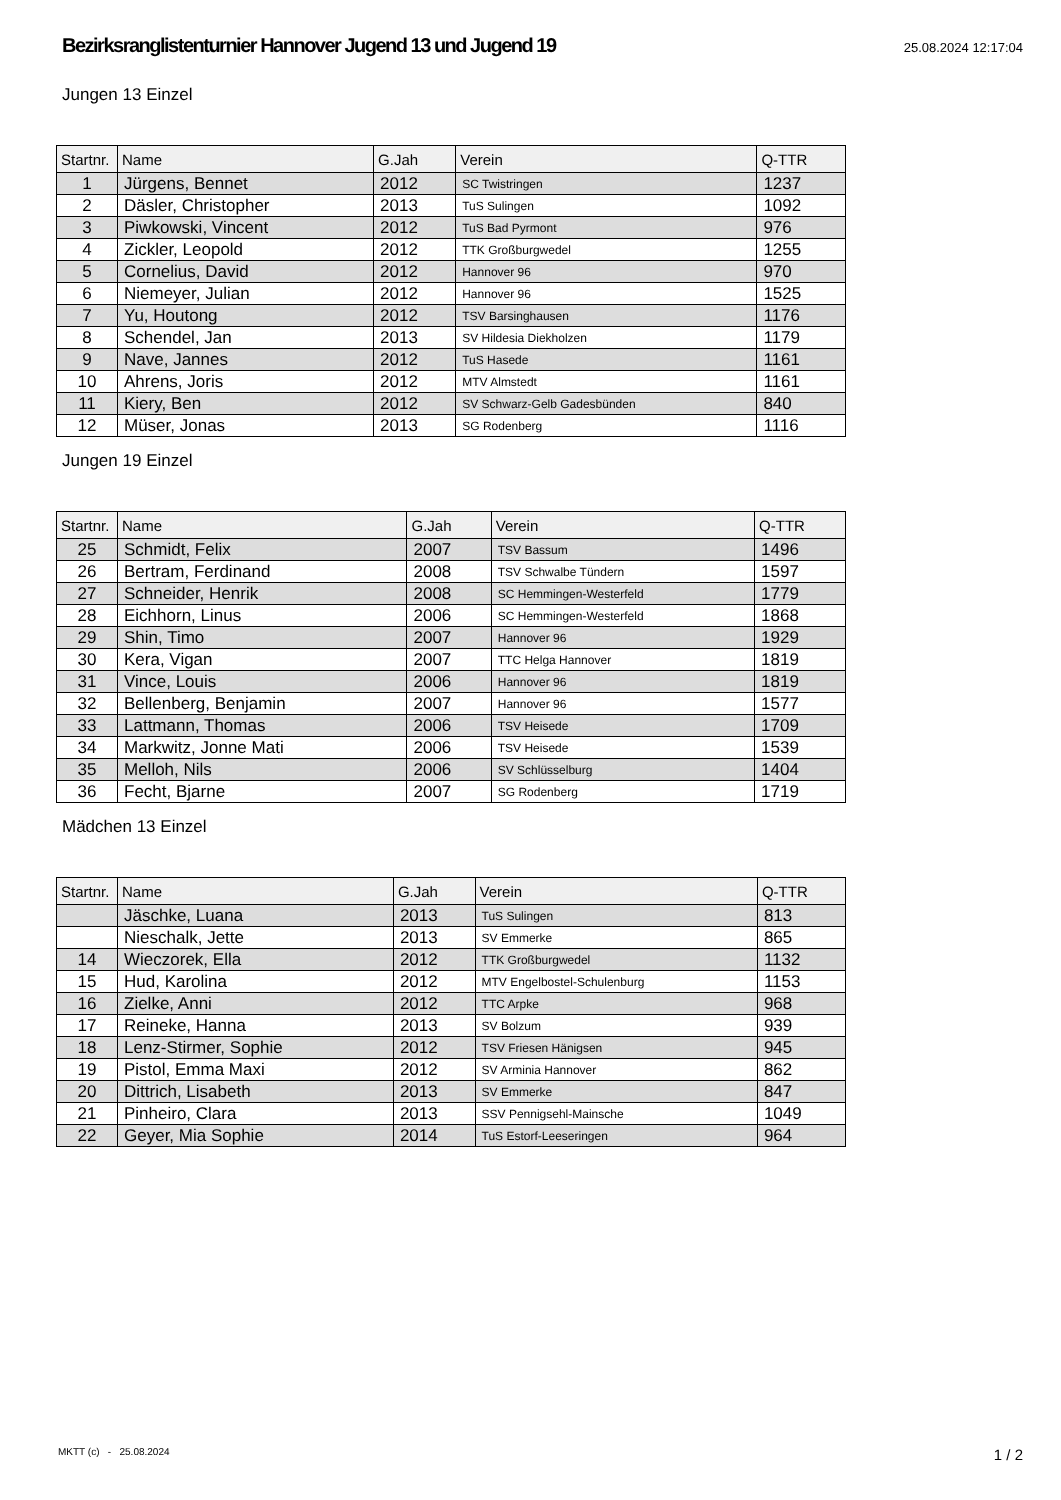Bezirksranglistenturnier Hannover Jugend 13 und Jugend 19
25.08.2024 12:17:04
Jungen 13 Einzel
| Startnr. | Name | G.Jah | Verein | Q-TTR |
| --- | --- | --- | --- | --- |
| 1 | Jürgens, Bennet | 2012 | SC Twistringen | 1237 |
| 2 | Däsler, Christopher | 2013 | TuS Sulingen | 1092 |
| 3 | Piwkowski, Vincent | 2012 | TuS Bad Pyrmont | 976 |
| 4 | Zickler, Leopold | 2012 | TTK Großburgwedel | 1255 |
| 5 | Cornelius, David | 2012 | Hannover 96 | 970 |
| 6 | Niemeyer, Julian | 2012 | Hannover 96 | 1525 |
| 7 | Yu, Houtong | 2012 | TSV Barsinghausen | 1176 |
| 8 | Schendel, Jan | 2013 | SV Hildesia Diekholzen | 1179 |
| 9 | Nave, Jannes | 2012 | TuS Hasede | 1161 |
| 10 | Ahrens, Joris | 2012 | MTV Almstedt | 1161 |
| 11 | Kiery, Ben | 2012 | SV Schwarz-Gelb Gadesbünden | 840 |
| 12 | Müser, Jonas | 2013 | SG Rodenberg | 1116 |
Jungen 19 Einzel
| Startnr. | Name | G.Jah | Verein | Q-TTR |
| --- | --- | --- | --- | --- |
| 25 | Schmidt, Felix | 2007 | TSV Bassum | 1496 |
| 26 | Bertram, Ferdinand | 2008 | TSV Schwalbe Tündern | 1597 |
| 27 | Schneider, Henrik | 2008 | SC Hemmingen-Westerfeld | 1779 |
| 28 | Eichhorn, Linus | 2006 | SC Hemmingen-Westerfeld | 1868 |
| 29 | Shin, Timo | 2007 | Hannover 96 | 1929 |
| 30 | Kera, Vigan | 2007 | TTC Helga Hannover | 1819 |
| 31 | Vince, Louis | 2006 | Hannover 96 | 1819 |
| 32 | Bellenberg, Benjamin | 2007 | Hannover 96 | 1577 |
| 33 | Lattmann, Thomas | 2006 | TSV Heisede | 1709 |
| 34 | Markwitz, Jonne Mati | 2006 | TSV Heisede | 1539 |
| 35 | Melloh, Nils | 2006 | SV Schlüsselburg | 1404 |
| 36 | Fecht, Bjarne | 2007 | SG Rodenberg | 1719 |
Mädchen 13 Einzel
| Startnr. | Name | G.Jah | Verein | Q-TTR |
| --- | --- | --- | --- | --- |
| | Jäschke, Luana | 2013 | TuS Sulingen | 813 |
| | Nieschalk, Jette | 2013 | SV Emmerke | 865 |
| 14 | Wieczorek, Ella | 2012 | TTK Großburgwedel | 1132 |
| 15 | Hud, Karolina | 2012 | MTV Engelbostel-Schulenburg | 1153 |
| 16 | Zielke, Anni | 2012 | TTC Arpke | 968 |
| 17 | Reineke, Hanna | 2013 | SV Bolzum | 939 |
| 18 | Lenz-Stirmer, Sophie | 2012 | TSV Friesen Hänigsen | 945 |
| 19 | Pistol, Emma Maxi | 2012 | SV Arminia Hannover | 862 |
| 20 | Dittrich, Lisabeth | 2013 | SV Emmerke | 847 |
| 21 | Pinheiro, Clara | 2013 | SSV Pennigsehl-Mainsche | 1049 |
| 22 | Geyer, Mia Sophie | 2014 | TuS Estorf-Leeseringen | 964 |
MKTT (c) - 25.08.2024 1 / 2